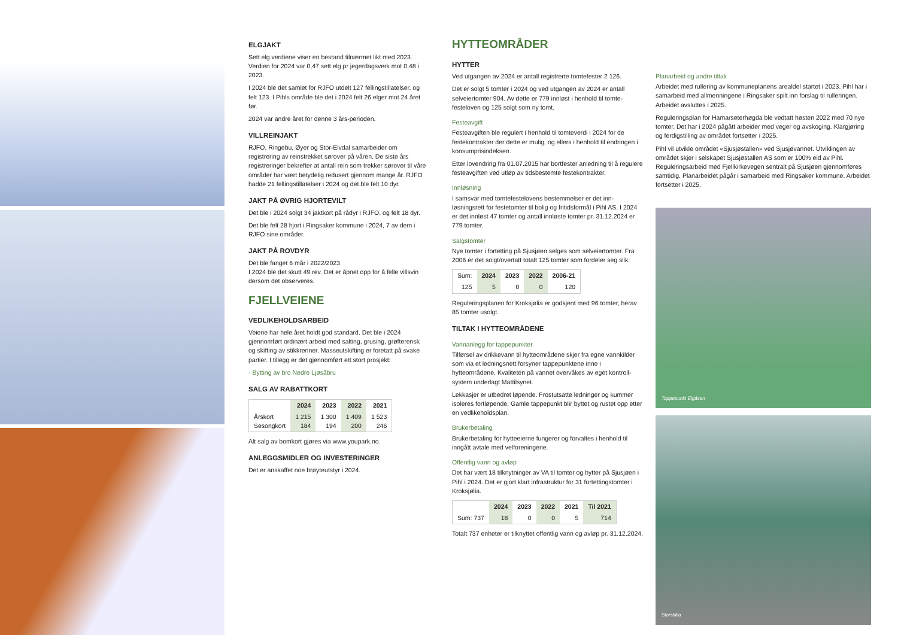ELGJAKT
Sett elg verdiene viser en bestand tilnærmet likt med 2023. Verdien for 2024 var 0,47 sett elg pr jegerdagsverk mot 0,48 i 2023.
I 2024 ble det samlet for RJFO utdelt 127 fellingstillatelser, og felt 123. I Pihls område ble det i 2024 felt 26 elger mot 24 året før.
2024 var andre året for denne 3 års-perioden.
VILLREINJAKT
RJFO, Ringebu, Øyer og Stor-Elvdal samarbeider om registrering av reinstrekket sørover på våren. De siste års registreringer bekrefter at antall rein som trekker sørover til våre områder har vært betydelig redusert gjennom mange år. RJFO hadde 21 fellingstillatelser i 2024 og det ble felt 10 dyr.
JAKT PÅ ØVRIG HJORTEVILT
Det ble i 2024 solgt 34 jaktkort på rådyr i RJFO, og felt 18 dyr.
Det ble felt 28 hjort i Ringsaker kommune i 2024, 7 av dem i RJFO sine områder.
JAKT PÅ ROVDYR
Det ble fanget 6 mår i 2022/2023.
I 2024 ble det skutt 49 rev. Det er åpnet opp for å felle villsvin dersom det observeres.
FJELLVEIENE
VEDLIKEHOLDSARBEID
Veiene har hele året holdt god standard. Det ble i 2024 gjennomført ordinært arbeid med salting, grusing, grøfte­rensk og skifting av stikkrenner. Masseutskifting er foretatt på svake partier. I tillegg er det gjennomført ett stort prosjekt:
· Bytting av bro Nedre Ljøsåbru
SALG AV RABATTKORT
| | 2024 | 2023 | 2022 | 2021 |
| --- | --- | --- | --- | --- |
| Årskort Sesongkort | 1 215 184 | 1 300 194 | 1 409 200 | 1 523 246 |
Alt salg av bomkort gjøres via www.youpark.no.
ANLEGGSMIDLER OG INVESTERINGER
Det er anskaffet noe brøyteutstyr i 2024.
HYTTEOMRÅDER
HYTTER
Ved utgangen av 2024 er antall registrerte tomtefester 2 126.
Det er solgt 5 tomter i 2024 og ved utgangen av 2024 er antall selveiertomter 904. Av dette er 779 innløst i henhold til tomte­festeloven og 125 solgt som ny tomt.
Festeavgift
Festeavgiften ble regulert i henhold til tomteverdi i 2024 for de festekontrakter der dette er mulig, og ellers i henhold til endringen i konsumprisindeksen.
Etter lovendring fra 01.07.2015 har bortfester anledning til å regulere festeavgiften ved utløp av tidsbestemte festekontrakter.
Innløsning
I samsvar med tomtefestelovens bestemmelser er det inn­løsningsrett for festetomter til bolig og fritidsformål i Pihl AS. I 2024 er det innløst 47 tomter og antall innløste tomter pr. 31.12.2024 er 779 tomter.
Salgstomter
Nye tomter i fortetting på Sjusjøen selges som selveiertomter. Fra 2006 er det solgt/overtatt totalt 125 tomter som fordeler seg slik:
| Sum: | 2024 | 2023 | 2022 | 2006-21 |
| --- | --- | --- | --- | --- |
| 125 | 5 | 0 | 0 | 120 |
Reguleringsplanen for Kroksjølia er godkjent med 96 tomter, herav 85 tomter usolgt.
TILTAK I HYTTEOMRÅDENE
Vannanlegg for tappepunkter
Tilførsel av drikkevann til hytteområdene skjer fra egne vann­kilder som via et ledningsnett forsyner tappepunktene inne i hytteområdene. Kvaliteten på vannet overvåkes av eget kontroll­system underlagt Mattilsynet.
Lekkasjer er utbedret løpende. Frostutsatte ledninger og kummer isoleres fortløpende. Gamle tappepunkt blir byttet og rustet opp etter en vedlikeholdsplan.
Brukerbetaling
Brukerbetaling for hytteeierne fungerer og forvaltes i henhold til inngått avtale med velforeningene.
Offentlig vann og avløp
Det har vært 18 tilknytninger av VA til tomter og hytter på Sjusjøen i Pihl i 2024. Det er gjort klart infrastruktur for 31 fortettingstomter i Kroksjølia.
| | 2024 | 2023 | 2022 | 2021 | Til 2021 |
| --- | --- | --- | --- | --- | --- |
| Sum: 737 | 18 | 0 | 0 | 5 | 714 |
Totalt 737 enheter er tilknyttet offentlig vann og avløp pr. 31.12.2024.
Planarbeid og andre tiltak
Arbeidet med rullering av kommuneplanens arealdel startet i 2023. Pihl har i samarbeid med allmenningene i Ringsaker spilt inn forslag til rulleringen. Arbeidet avsluttes i 2025.
Reguleringsplan for Hamarseterhøgda ble vedtatt høsten 2022 med 70 nye tomter. Det har i 2024 pågått arbeider med veger og avskoging. Klargjøring og ferdigstilling av området fortsetter i 2025.
Pihl vil utvikle området «Sjusjøstallen» ved Sjusjøvannet. Utviklingen av området skjer i selskapet Sjusjøstallen AS som er 100% eid av Pihl. Reguleringsarbeid med Fjellkirkevegen sentralt på Sjusjøen gjennomføres samtidig. Planarbeidet pågår i samarbeid med Ringsaker kommune. Arbeidet fortsetter i 2025.
Tappepunkt Elgåsen
Storstillia